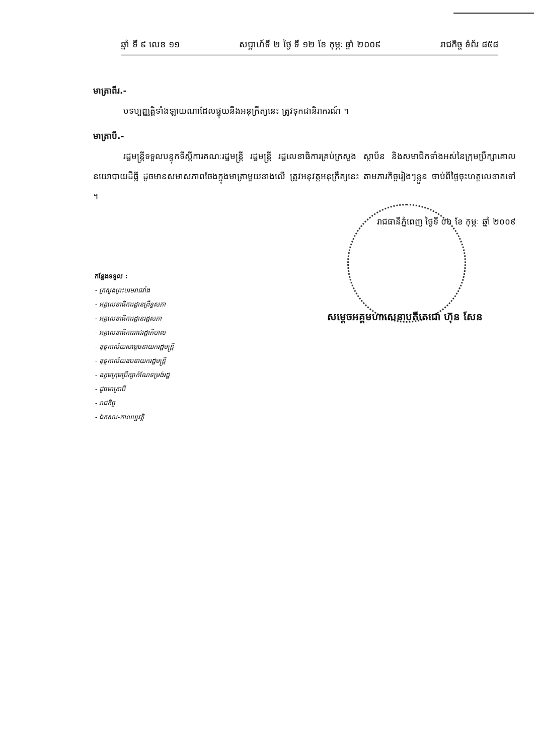ឆ្នាំ ទី ៩ លេខ ១១ សប្តាហ៍ទី ២ ថ្ងៃ ទី ១២ ខែ កុម្ភៈ ឆ្នាំ ២០០៩ រាជកិច្ច ទំព័រ ៨៥៨
មាត្រាពីរ.-
បទប្បញ្ញត្តិទាំងឡាយណាដែលផ្ទុយនឹងអនុក្រឹត្យនេះ ត្រូវទុកជានិរាករណ៍ ។
មាត្រាបី.-
រដ្ឋមន្ត្រីទទួលបន្ទុកទីស្តីការគណៈរដ្ឋមន្ត្រី រដ្ឋមន្ត្រី រដ្ឋលេខាធិការគ្រប់ក្រសួង ស្ថាប័ន និងសមាជិកទាំងអស់នៃក្រុមប្រឹក្សាគោលនយោបាយដីធ្លី ដូចមានសមាសភាពចែងក្នុងមាត្រាមួយខាងលើ ត្រូវអនុវត្តអនុក្រឹត្យនេះ តាមភារកិច្ចរៀងៗខ្លួន ចាប់ពីថ្ងៃចុះហត្ថលេខាតទៅ ។
រាជធានីភ្នំពេញ ថ្ងៃទី ០៦ ខែ កុម្ភៈ ឆ្នាំ ២០០៩
សម្តេចអគ្គមហាសេនាបតីតេជោ ហ៊ុន សែន
កន្លែងទទួល :
- ក្រសួងព្រះបរមរាជវាំង
- អគ្គលេខាធិការដ្ឋានព្រឹទ្ធសភា
- អគ្គលេខាធិការដ្ឋានរដ្ឋសភា
- អគ្គលេខាធិការរាជរដ្ឋាភិបាល
- ខុទ្ទកាល័យសម្តេចនាយករដ្ឋមន្ត្រី
- ខុទ្ទកាល័យឧបនាយករដ្ឋមន្ត្រី
- ឧត្តមក្រុមប្រឹក្សាកំណែទម្រង់រដ្ឋ
- ដូចមាត្រាបី
- រាជកិច្ច
- ឯកសារ-កាលប្បវត្តិ